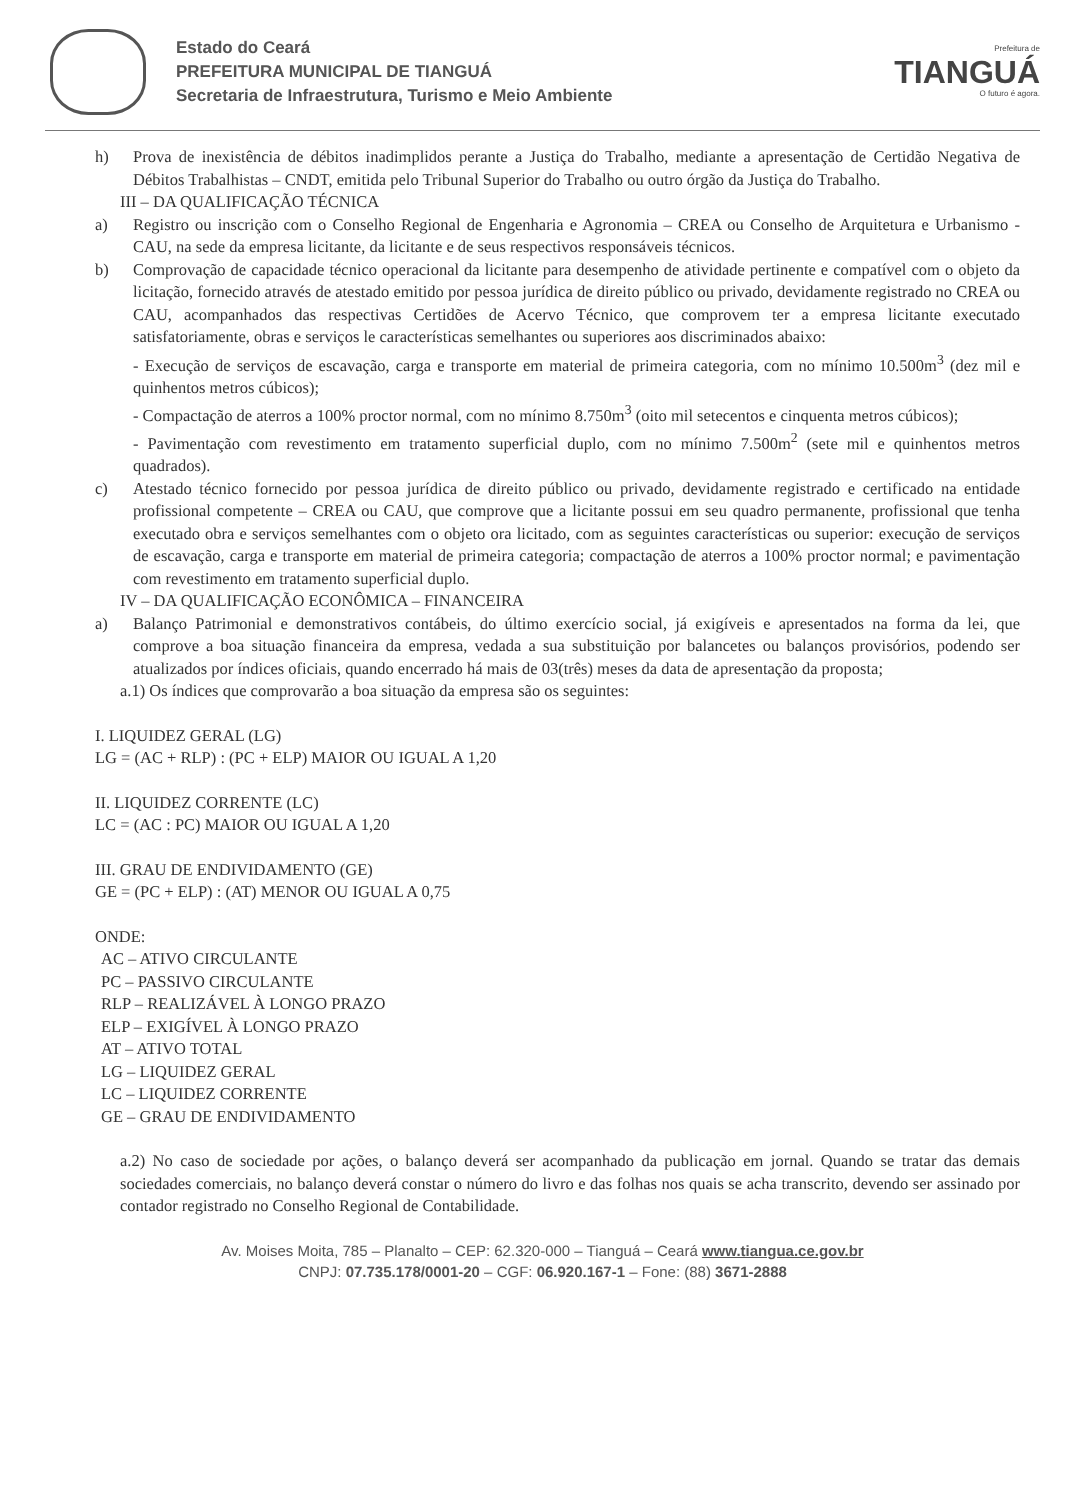Estado do Ceará
PREFEITURA MUNICIPAL DE TIANGUÁ
Secretaria de Infraestrutura, Turismo e Meio Ambiente
Prefeitura de
TIANGUÁ
O futuro é agora.
h) Prova de inexistência de débitos inadimplidos perante a Justiça do Trabalho, mediante a apresentação de Certidão Negativa de Débitos Trabalhistas – CNDT, emitida pelo Tribunal Superior do Trabalho ou outro órgão da Justiça do Trabalho.
III – DA QUALIFICAÇÃO TÉCNICA
a) Registro ou inscrição com o Conselho Regional de Engenharia e Agronomia – CREA ou Conselho de Arquitetura e Urbanismo - CAU, na sede da empresa licitante, da licitante e de seus respectivos responsáveis técnicos.
b) Comprovação de capacidade técnico operacional da licitante para desempenho de atividade pertinente e compatível com o objeto da licitação, fornecido através de atestado emitido por pessoa jurídica de direito público ou privado, devidamente registrado no CREA ou CAU, acompanhados das respectivas Certidões de Acervo Técnico, que comprovem ter a empresa licitante executado satisfatoriamente, obras e serviços le características semelhantes ou superiores aos discriminados abaixo:
- Execução de serviços de escavação, carga e transporte em material de primeira categoria, com no mínimo 10.500m<sup>3</sup> (dez mil e quinhentos metros cúbicos);
- Compactação de aterros a 100% proctor normal, com no mínimo 8.750m<sup>3</sup> (oito mil setecentos e cinquenta metros cúbicos);
- Pavimentação com revestimento em tratamento superficial duplo, com no mínimo 7.500m<sup>2</sup> (sete mil e quinhentos metros quadrados).
c) Atestado técnico fornecido por pessoa jurídica de direito público ou privado, devidamente registrado e certificado na entidade profissional competente – CREA ou CAU, que comprove que a licitante possui em seu quadro permanente, profissional que tenha executado obra e serviços semelhantes com o objeto ora licitado, com as seguintes características ou superior: execução de serviços de escavação, carga e transporte em material de primeira categoria; compactação de aterros a 100% proctor normal; e pavimentação com revestimento em tratamento superficial duplo.
IV – DA QUALIFICAÇÃO ECONÔMICA – FINANCEIRA
a) Balanço Patrimonial e demonstrativos contábeis, do último exercício social, já exigíveis e apresentados na forma da lei, que comprove a boa situação financeira da empresa, vedada a sua substituição por balancetes ou balanços provisórios, podendo ser atualizados por índices oficiais, quando encerrado há mais de 03(três) meses da data de apresentação da proposta;
a.1) Os índices que comprovarão a boa situação da empresa são os seguintes:
I. LIQUIDEZ GERAL (LG)
LG = (AC + RLP) : (PC + ELP) MAIOR OU IGUAL A 1,20
II. LIQUIDEZ CORRENTE (LC)
LC = (AC : PC) MAIOR OU IGUAL A 1,20
III. GRAU DE ENDIVIDAMENTO (GE)
GE = (PC + ELP) : (AT) MENOR OU IGUAL A 0,75
ONDE:
AC – ATIVO CIRCULANTE
PC – PASSIVO CIRCULANTE
RLP – REALIZÁVEL À LONGO PRAZO
ELP – EXIGÍVEL À LONGO PRAZO
AT – ATIVO TOTAL
LG – LIQUIDEZ GERAL
LC – LIQUIDEZ CORRENTE
GE – GRAU DE ENDIVIDAMENTO
a.2) No caso de sociedade por ações, o balanço deverá ser acompanhado da publicação em jornal. Quando se tratar das demais sociedades comerciais, no balanço deverá constar o número do livro e das folhas nos quais se acha transcrito, devendo ser assinado por contador registrado no Conselho Regional de Contabilidade.
Av. Moises Moita, 785 – Planalto – CEP: 62.320-000 – Tianguá – Ceará www.tiangua.ce.gov.br
CNPJ: 07.735.178/0001-20 – CGF: 06.920.167-1 – Fone: (88) 3671-2888